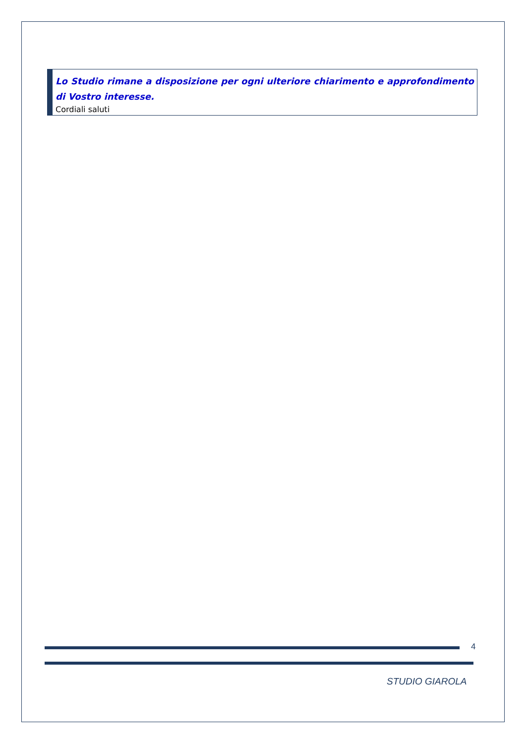Lo Studio rimane a disposizione per ogni ulteriore chiarimento e approfondimento di Vostro interesse.
Cordiali saluti
4
STUDIO GIAROLA